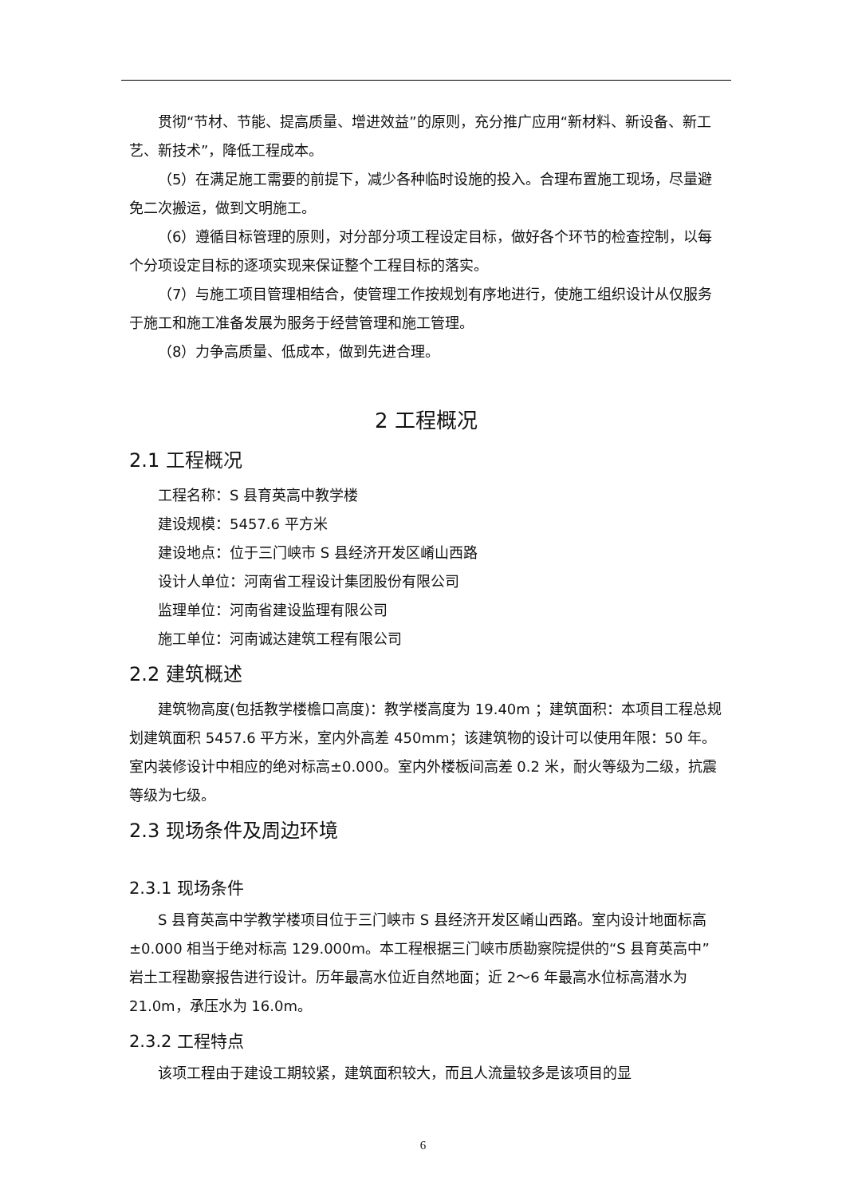贯彻“节材、节能、提高质量、增进效益”的原则，充分推广应用“新材料、新设备、新工艺、新技术”，降低工程成本。
（5）在满足施工需要的前提下，减少各种临时设施的投入。合理布置施工现场，尽量避免二次搬运，做到文明施工。
（6）遵循目标管理的原则，对分部分项工程设定目标，做好各个环节的检查控制，以每个分项设定目标的逐项实现来保证整个工程目标的落实。
（7）与施工项目管理相结合，使管理工作按规划有序地进行，使施工组织设计从仅服务于施工和施工准备发展为服务于经营管理和施工管理。
（8）力争高质量、低成本，做到先进合理。
2 工程概况
2.1 工程概况
工程名称：S 县育英高中教学楼
建设规模：5457.6 平方米
建设地点：位于三门峡市 S 县经济开发区崤山西路
设计人单位：河南省工程设计集团股份有限公司
监理单位：河南省建设监理有限公司
施工单位：河南诚达建筑工程有限公司
2.2 建筑概述
建筑物高度(包括教学楼檐口高度)：教学楼高度为 19.40m ；建筑面积：本项目工程总规划建筑面积 5457.6 平方米，室内外高差 450mm；该建筑物的设计可以使用年限：50 年。室内装修设计中相应的绝对标高±0.000。室内外楼板间高差 0.2 米，耐火等级为二级，抗震等级为七级。
2.3 现场条件及周边环境
2.3.1 现场条件
S 县育英高中学教学楼项目位于三门峡市 S 县经济开发区崤山西路。室内设计地面标高±0.000 相当于绝对标高 129.000m。本工程根据三门峡市质勘察院提供的“S 县育英高中”岩土工程勘察报告进行设计。历年最高水位近自然地面；近 2～6 年最高水位标高潜水为 21.0m，承压水为 16.0m。
2.3.2 工程特点
该项工程由于建设工期较紧，建筑面积较大，而且人流量较多是该项目的显
6